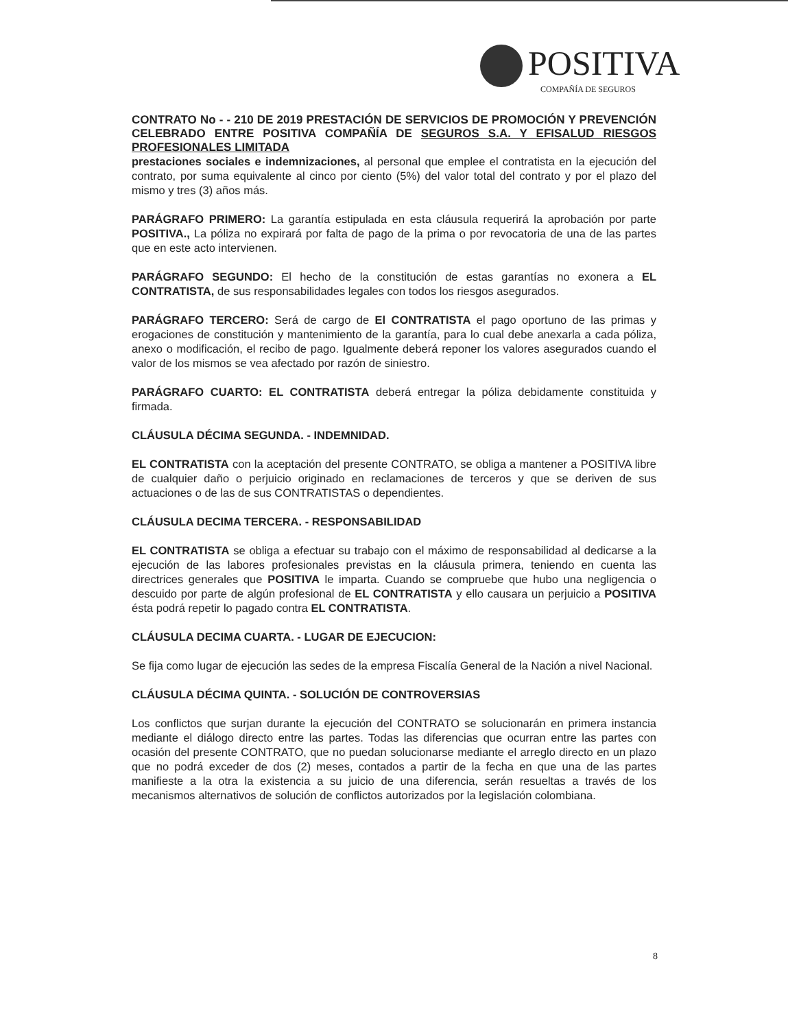POSITIVA
COMPAÑÍA DE SEGUROS
CONTRATO No - - 210 DE 2019 PRESTACIÓN DE SERVICIOS DE PROMOCIÓN Y PREVENCIÓN CELEBRADO ENTRE POSITIVA COMPAÑÍA DE SEGUROS S.A. Y EFISALUD RIESGOS PROFESIONALES LIMITADA
prestaciones sociales e indemnizaciones, al personal que emplee el contratista en la ejecución del contrato, por suma equivalente al cinco por ciento (5%) del valor total del contrato y por el plazo del mismo y tres (3) años más.
PARÁGRAFO PRIMERO: La garantía estipulada en esta cláusula requerirá la aprobación por parte POSITIVA., La póliza no expirará por falta de pago de la prima o por revocatoria de una de las partes que en este acto intervienen.
PARÁGRAFO SEGUNDO: El hecho de la constitución de estas garantías no exonera a EL CONTRATISTA, de sus responsabilidades legales con todos los riesgos asegurados.
PARÁGRAFO TERCERO: Será de cargo de El CONTRATISTA el pago oportuno de las primas y erogaciones de constitución y mantenimiento de la garantía, para lo cual debe anexarla a cada póliza, anexo o modificación, el recibo de pago. Igualmente deberá reponer los valores asegurados cuando el valor de los mismos se vea afectado por razón de siniestro.
PARÁGRAFO CUARTO: EL CONTRATISTA deberá entregar la póliza debidamente constituida y firmada.
CLÁUSULA DÉCIMA SEGUNDA. - INDEMNIDAD.
EL CONTRATISTA con la aceptación del presente CONTRATO, se obliga a mantener a POSITIVA libre de cualquier daño o perjuicio originado en reclamaciones de terceros y que se deriven de sus actuaciones o de las de sus CONTRATISTAS o dependientes.
CLÁUSULA DECIMA TERCERA. - RESPONSABILIDAD
EL CONTRATISTA se obliga a efectuar su trabajo con el máximo de responsabilidad al dedicarse a la ejecución de las labores profesionales previstas en la cláusula primera, teniendo en cuenta las directrices generales que POSITIVA le imparta. Cuando se compruebe que hubo una negligencia o descuido por parte de algún profesional de EL CONTRATISTA y ello causara un perjuicio a POSITIVA ésta podrá repetir lo pagado contra EL CONTRATISTA.
CLÁUSULA DECIMA CUARTA. - LUGAR DE EJECUCION:
Se fija como lugar de ejecución las sedes de la empresa Fiscalía General de la Nación a nivel Nacional.
CLÁUSULA DÉCIMA QUINTA. - SOLUCIÓN DE CONTROVERSIAS
Los conflictos que surjan durante la ejecución del CONTRATO se solucionarán en primera instancia mediante el diálogo directo entre las partes. Todas las diferencias que ocurran entre las partes con ocasión del presente CONTRATO, que no puedan solucionarse mediante el arreglo directo en un plazo que no podrá exceder de dos (2) meses, contados a partir de la fecha en que una de las partes manifieste a la otra la existencia a su juicio de una diferencia, serán resueltas a través de los mecanismos alternativos de solución de conflictos autorizados por la legislación colombiana.
8